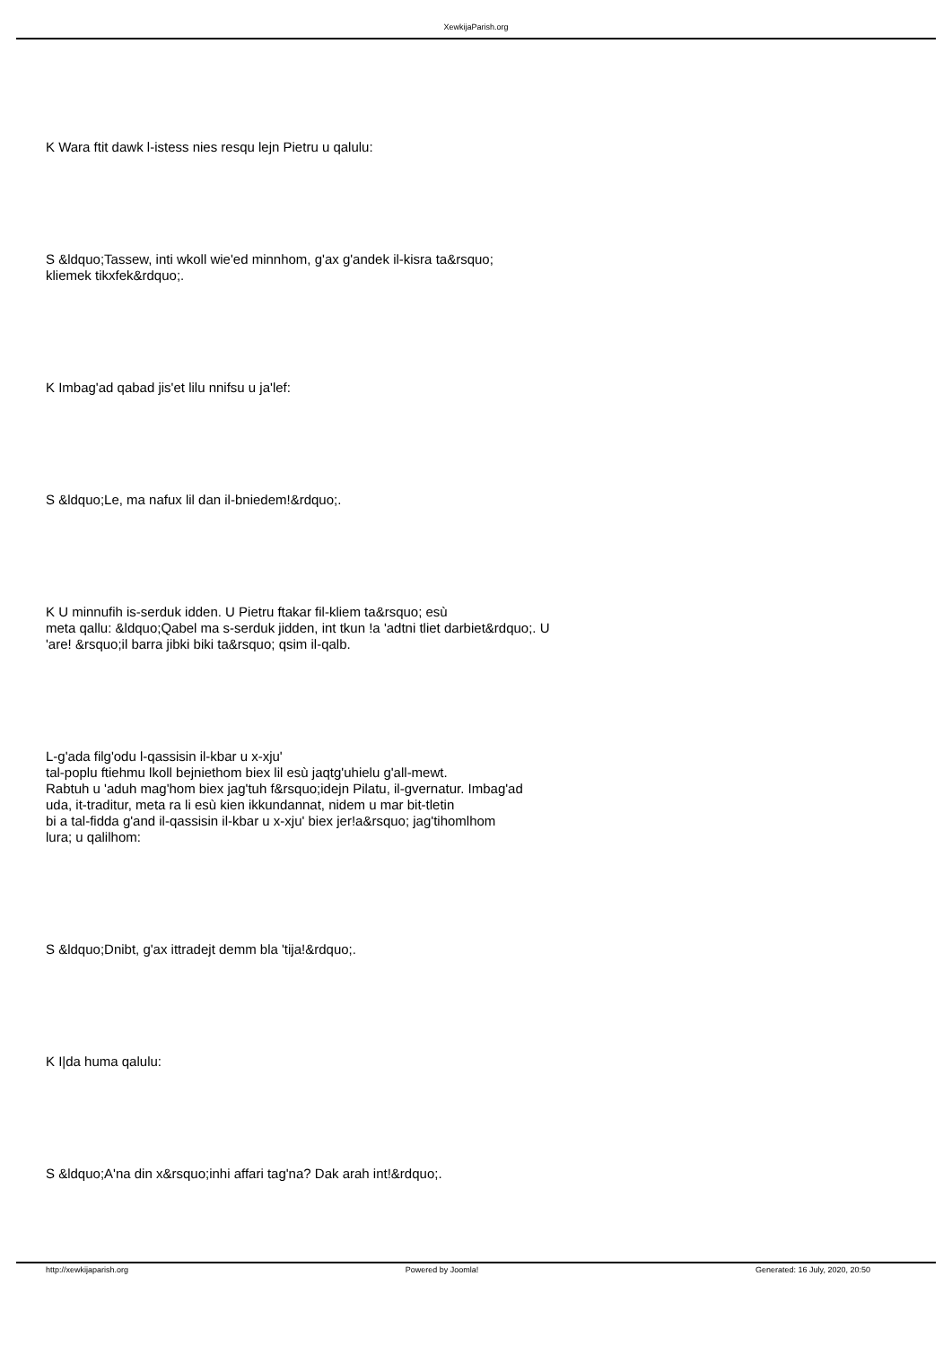XewkijaParish.org
K Wara ftit dawk l-istess nies resqu lejn Pietru u qalulu:
S &ldquo;Tassew, inti wkoll wie'ed minnhom, g'ax g'andek il-kisra ta&rsquo;
kliemek tikxfek&rdquo;.
K Imbag'ad qabad jis'et lilu nnifsu u ja'lef:
S &ldquo;Le, ma nafux lil dan il-bniedem!&rdquo;.
K U minnufih is-serduk idden. U Pietru ftakar fil-kliem ta&rsquo; esù
meta qallu: &ldquo;Qabel ma s-serduk jidden, int tkun !a 'adtni tliet darbiet&rdquo;. U
'are! &rsquo;il barra jibki biki ta&rsquo; qsim il-qalb.
L-g'ada filg'odu l-qassisin il-kbar u x-xju'
tal-poplu ftiehmu lkoll bejniethom biex lil esù jaqtg'uhielu g'all-mewt.
Rabtuh u 'aduh mag'hom biex jag'tuh f&rsquo;idejn Pilatu, il-gvernatur. Imbag'ad
uda, it-traditur, meta ra li esù kien ikkundannat, nidem u mar bit-tletin
bi a tal-fidda g'and il-qassisin il-kbar u x-xju' biex jer!a&rsquo; jag'tihomlhom
lura; u qalilhom:
S &ldquo;Dnibt, g'ax ittradejt demm bla 'tija!&rdquo;.
K I|da huma qalulu:
S &ldquo;A'na din x&rsquo;inhi affari tag'na? Dak arah int!&rdquo;.
http://xewkijaparish.org Powered by Joomla! Generated: 16 July, 2020, 20:50